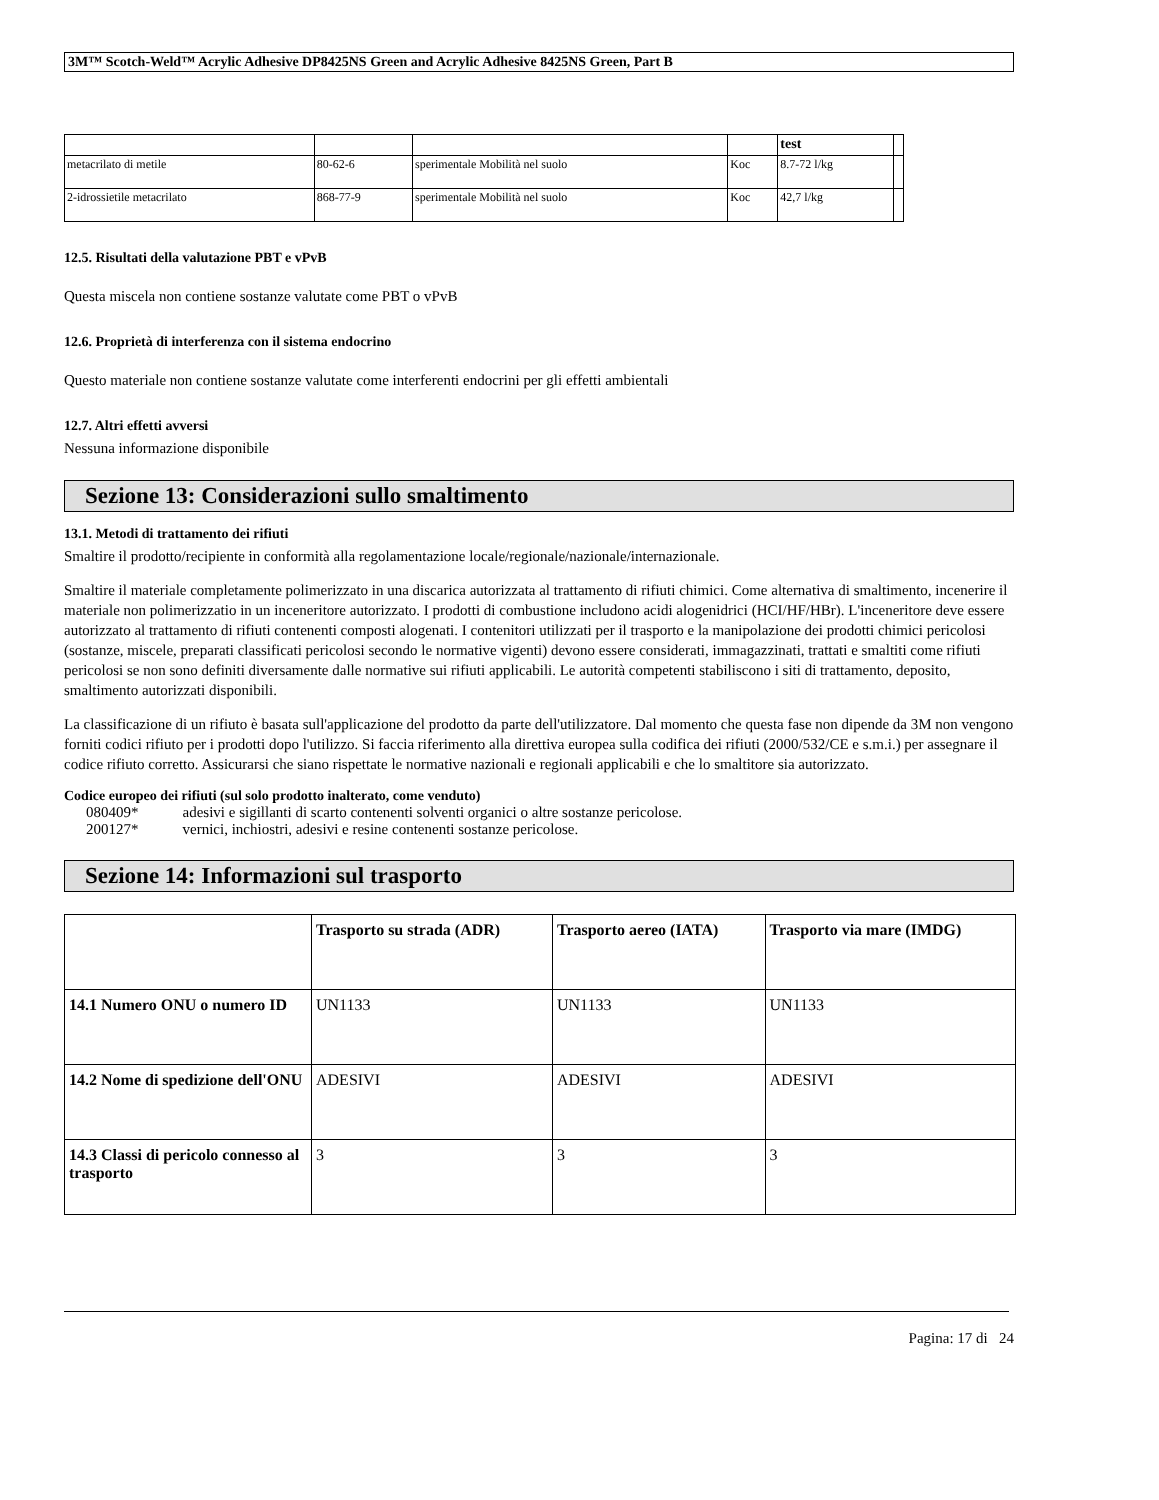3M™ Scotch-Weld™ Acrylic Adhesive DP8425NS Green and Acrylic Adhesive 8425NS Green, Part B
| | | | | test | |
| metacrilato di metile | 80-62-6 | sperimentale Mobilità nel suolo | Koc | 8.7-72 l/kg | |
| 2-idrossietile metacrilato | 868-77-9 | sperimentale Mobilità nel suolo | Koc | 42,7 l/kg | |
12.5. Risultati della valutazione PBT e vPvB
Questa miscela non contiene sostanze valutate come PBT o vPvB
12.6. Proprietà di interferenza con il sistema endocrino
Questo materiale non contiene sostanze valutate come interferenti endocrini per gli effetti ambientali
12.7. Altri effetti avversi
Nessuna informazione disponibile
Sezione 13: Considerazioni sullo smaltimento
13.1. Metodi di trattamento dei rifiuti
Smaltire il prodotto/recipiente in conformità alla regolamentazione locale/regionale/nazionale/internazionale.
Smaltire il materiale completamente polimerizzato in una discarica autorizzata al trattamento di rifiuti chimici. Come alternativa di smaltimento, incenerire il materiale non polimerizzatio in un inceneritore autorizzato. I prodotti di combustione includono acidi alogenidrici (HCI/HF/HBr). L'inceneritore deve essere autorizzato al trattamento di rifiuti contenenti composti alogenati. I contenitori utilizzati per il trasporto e la manipolazione dei prodotti chimici pericolosi (sostanze, miscele, preparati classificati pericolosi secondo le normative vigenti) devono essere considerati, immagazzinati, trattati e smaltiti come rifiuti pericolosi se non sono definiti diversamente dalle normative sui rifiuti applicabili. Le autorità competenti stabiliscono i siti di trattamento, deposito, smaltimento autorizzati disponibili.
La classificazione di un rifiuto è basata sull'applicazione del prodotto da parte dell'utilizzatore. Dal momento che questa fase non dipende da 3M non vengono forniti codici rifiuto per i prodotti dopo l'utilizzo. Si faccia riferimento alla direttiva europea sulla codifica dei rifiuti (2000/532/CE e s.m.i.) per assegnare il codice rifiuto corretto. Assicurarsi che siano rispettate le normative nazionali e regionali applicabili e che lo smaltitore sia autorizzato.
Codice europeo dei rifiuti (sul solo prodotto inalterato, come venduto)
| 080409* | adesivi e sigillanti di scarto contenenti solventi organici o altre sostanze pericolose. |
| 200127* | vernici, inchiostri, adesivi e resine contenenti sostanze pericolose. |
Sezione 14: Informazioni sul trasporto
| | Trasporto su strada (ADR) | Trasporto aereo (IATA) | Trasporto via mare (IMDG) |
| --- | --- | --- | --- |
| 14.1 Numero ONU o numero ID | UN1133 | UN1133 | UN1133 |
| 14.2 Nome di spedizione dell'ONU | ADESIVI | ADESIVI | ADESIVI |
| 14.3 Classi di pericolo connesso al trasporto | 3 | 3 | 3 |
Pagina: 17 di 24